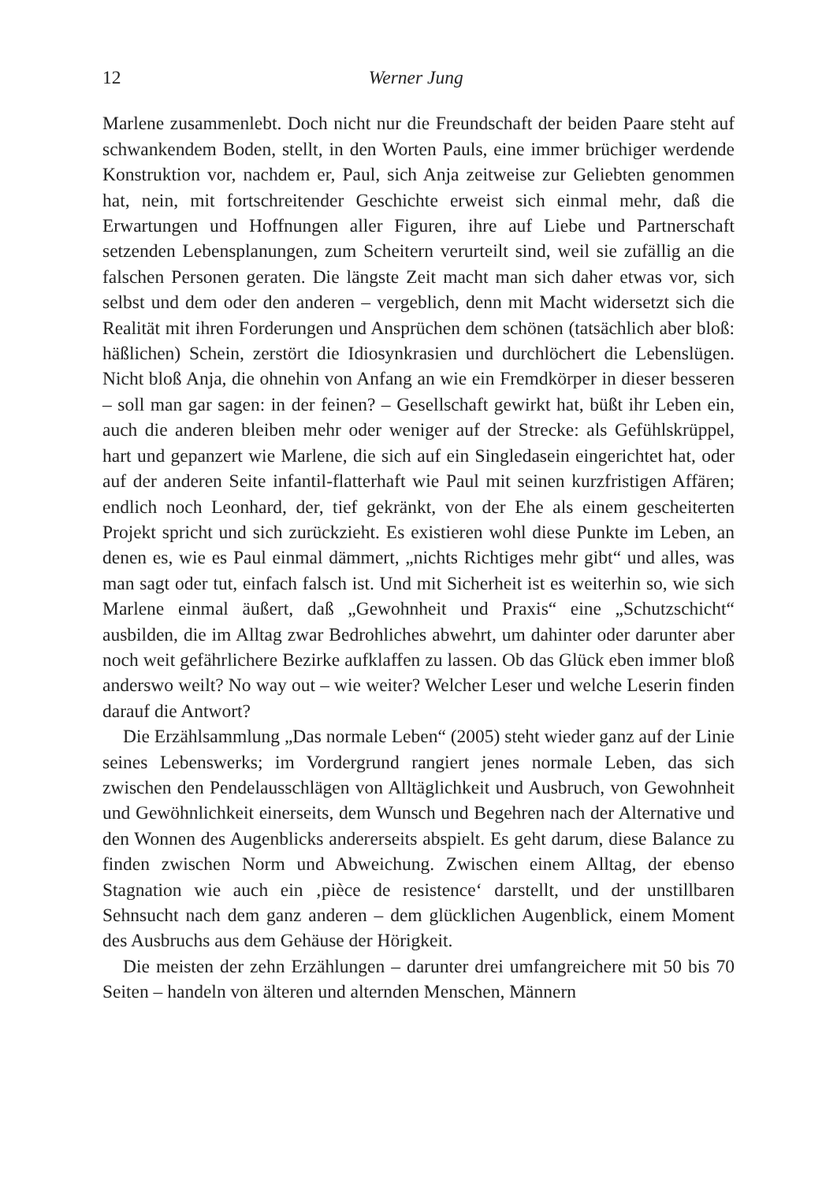12 Werner Jung
Marlene zusammenlebt. Doch nicht nur die Freundschaft der beiden Paare steht auf schwankendem Boden, stellt, in den Worten Pauls, eine immer brüchiger werdende Konstruktion vor, nachdem er, Paul, sich Anja zeitweise zur Geliebten genommen hat, nein, mit fortschreitender Geschichte erweist sich einmal mehr, daß die Erwartungen und Hoffnungen aller Figuren, ihre auf Liebe und Partnerschaft setzenden Lebensplanungen, zum Scheitern verurteilt sind, weil sie zufällig an die falschen Personen geraten. Die längste Zeit macht man sich daher etwas vor, sich selbst und dem oder den anderen – vergeblich, denn mit Macht widersetzt sich die Realität mit ihren Forderungen und Ansprüchen dem schönen (tatsächlich aber bloß: häßlichen) Schein, zerstört die Idiosynkrasien und durchlöchert die Lebenslügen. Nicht bloß Anja, die ohnehin von Anfang an wie ein Fremdkörper in dieser besseren – soll man gar sagen: in der feinen? – Gesellschaft gewirkt hat, büßt ihr Leben ein, auch die anderen bleiben mehr oder weniger auf der Strecke: als Gefühlskrüppel, hart und gepanzert wie Marlene, die sich auf ein Singledasein eingerichtet hat, oder auf der anderen Seite infantil-flatterhaft wie Paul mit seinen kurzfristigen Affären; endlich noch Leonhard, der, tief gekränkt, von der Ehe als einem gescheiterten Projekt spricht und sich zurückzieht. Es existieren wohl diese Punkte im Leben, an denen es, wie es Paul einmal dämmert, „nichts Richtiges mehr gibt“ und alles, was man sagt oder tut, einfach falsch ist. Und mit Sicherheit ist es weiterhin so, wie sich Marlene einmal äußert, daß „Gewohnheit und Praxis“ eine „Schutzschicht“ ausbilden, die im Alltag zwar Bedrohliches abwehrt, um dahinter oder darunter aber noch weit gefährlichere Bezirke aufklaffen zu lassen. Ob das Glück eben immer bloß anderswo weilt? No way out – wie weiter? Welcher Leser und welche Leserin finden darauf die Antwort?
Die Erzählsammlung „Das normale Leben“ (2005) steht wieder ganz auf der Linie seines Lebenswerks; im Vordergrund rangiert jenes normale Leben, das sich zwischen den Pendelausschlägen von Alltäglichkeit und Ausbruch, von Gewohnheit und Gewöhnlichkeit einerseits, dem Wunsch und Begehren nach der Alternative und den Wonnen des Augenblicks andererseits abspielt. Es geht darum, diese Balance zu finden zwischen Norm und Abweichung. Zwischen einem Alltag, der ebenso Stagnation wie auch ein ‚pièce de resistence‘ darstellt, und der unstillbaren Sehnsucht nach dem ganz anderen – dem glücklichen Augenblick, einem Moment des Ausbruchs aus dem Gehäuse der Hörigkeit.
Die meisten der zehn Erzählungen – darunter drei umfangreichere mit 50 bis 70 Seiten – handeln von älteren und alternden Menschen, Männern